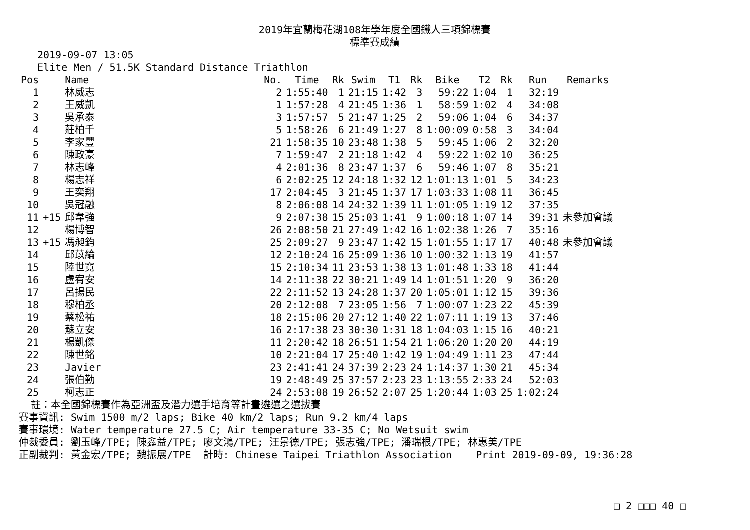2019年宜蘭梅花湖108年學年度全國鐵人三項錦標賽
標準賽成績
2019-09-07 13:05
Elite Men / 51.5K Standard Distance Triathlon
| Pos | | Name | No. | Time | Rk | Swim | T1 | Rk | Bike | T2 | Rk | Run | Remarks |
| --- | --- | --- | --- | --- | --- | --- | --- | --- | --- | --- | --- | --- | --- |
| 1 | | 林威志 | 2 | 1:55:40 | 1 | 21:15 | 1:42 | 3 | 59:22 | 1:04 | 1 | 32:19 | |
| 2 | | 王威凱 | 1 | 1:57:28 | 4 | 21:45 | 1:36 | 1 | 58:59 | 1:02 | 4 | 34:08 | |
| 3 | | 吳承泰 | 3 | 1:57:57 | 5 | 21:47 | 1:25 | 2 | 59:06 | 1:04 | 6 | 34:37 | |
| 4 | | 莊柏千 | 5 | 1:58:26 | 6 | 21:49 | 1:27 | 8 | 1:00:09 | 0:58 | 3 | 34:04 | |
| 5 | | 李家豐 | 21 | 1:58:35 | 10 | 23:48 | 1:38 | 5 | 59:45 | 1:06 | 2 | 32:20 | |
| 6 | | 陳政豪 | 7 | 1:59:47 | 2 | 21:18 | 1:42 | 4 | 59:22 | 1:02 | 10 | 36:25 | |
| 7 | | 林志峰 | 4 | 2:01:36 | 8 | 23:47 | 1:37 | 6 | 59:46 | 1:07 | 8 | 35:21 | |
| 8 | | 楊志祥 | 6 | 2:02:25 | 12 | 24:18 | 1:32 | 12 | 1:01:13 | 1:01 | 5 | 34:23 | |
| 9 | | 王奕翔 | 17 | 2:04:45 | 3 | 21:45 | 1:37 | 17 | 1:03:33 | 1:08 | 11 | 36:45 | |
| 10 | | 吳冠融 | 8 | 2:06:08 | 14 | 24:32 | 1:39 | 11 | 1:01:05 | 1:19 | 12 | 37:35 | |
| 11 | +15 | 邱韋強 | 9 | 2:07:38 | 15 | 25:03 | 1:41 | 9 | 1:00:18 | 1:07 | 14 | 39:31 | 未參加會議 |
| 12 | | 楊博智 | 26 | 2:08:50 | 21 | 27:49 | 1:42 | 16 | 1:02:38 | 1:26 | 7 | 35:16 | |
| 13 | +15 | 馮昶鈞 | 25 | 2:09:27 | 9 | 23:47 | 1:42 | 15 | 1:01:55 | 1:17 | 17 | 40:48 | 未參加會議 |
| 14 | | 邱苡綸 | 12 | 2:10:24 | 16 | 25:09 | 1:36 | 10 | 1:00:32 | 1:13 | 19 | 41:57 | |
| 15 | | 陸世寬 | 15 | 2:10:34 | 11 | 23:53 | 1:38 | 13 | 1:01:48 | 1:33 | 18 | 41:44 | |
| 16 | | 盧宥安 | 14 | 2:11:38 | 22 | 30:21 | 1:49 | 14 | 1:01:51 | 1:20 | 9 | 36:20 | |
| 17 | | 呂揚民 | 22 | 2:11:52 | 13 | 24:28 | 1:37 | 20 | 1:05:01 | 1:12 | 15 | 39:36 | |
| 18 | | 穆柏丞 | 20 | 2:12:08 | 7 | 23:05 | 1:56 | 7 | 1:00:07 | 1:23 | 22 | 45:39 | |
| 19 | | 蔡松祐 | 18 | 2:15:06 | 20 | 27:12 | 1:40 | 22 | 1:07:11 | 1:19 | 13 | 37:46 | |
| 20 | | 蘇立安 | 16 | 2:17:38 | 23 | 30:30 | 1:31 | 18 | 1:04:03 | 1:15 | 16 | 40:21 | |
| 21 | | 楊凱傑 | 11 | 2:20:42 | 18 | 26:51 | 1:54 | 21 | 1:06:20 | 1:20 | 20 | 44:19 | |
| 22 | | 陳世銘 | 10 | 2:21:04 | 17 | 25:40 | 1:42 | 19 | 1:04:49 | 1:11 | 23 | 47:44 | |
| 23 | | Javier | 23 | 2:41:41 | 24 | 37:39 | 2:23 | 24 | 1:14:37 | 1:30 | 21 | 45:34 | |
| 24 | | 張伯勤 | 19 | 2:48:49 | 25 | 37:57 | 2:23 | 23 | 1:13:55 | 2:33 | 24 | 52:03 | |
| 25 | | 柯志正 | 24 | 2:53:08 | 19 | 26:52 | 2:07 | 25 | 1:20:44 | 1:03 | 25 | 1:02:24 | |
註：本全國錦標賽作為亞洲盃及潛力選手培育等計畫遴選之選拔賽
賽事資訊: Swim 1500 m/2 laps; Bike 40 km/2 laps; Run 9.2 km/4 laps
賽事環境: Water temperature 27.5 C; Air temperature 33-35 C; No Wetsuit swim
仲裁委員: 劉玉峰/TPE; 陳鑫益/TPE; 廖文鴻/TPE; 汪景德/TPE; 張志強/TPE; 潘瑞根/TPE; 林惠美/TPE
正副裁判: 黃金宏/TPE; 魏振展/TPE 計時: Chinese Taipei Triathlon Association Print 2019-09-09, 19:36:28
□ 2 □□□ 40 □